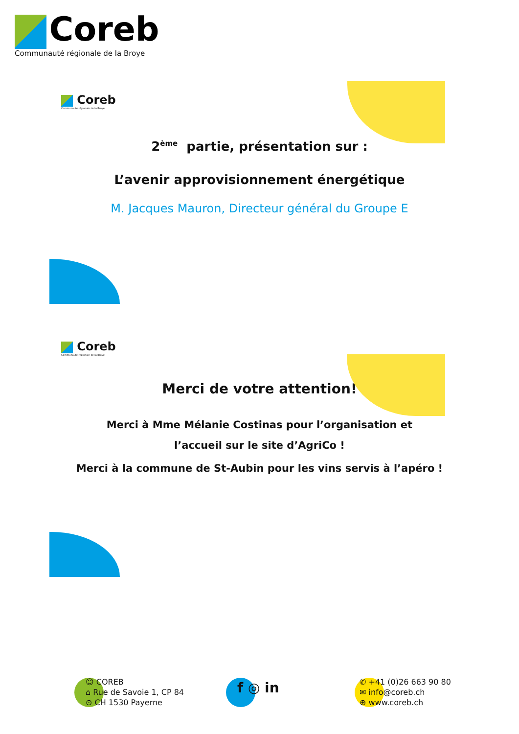Coreb
Communauté régionale de la Broye
Coreb
Communauté régionale de la Broye
2<sup>ème</sup> partie, présentation sur :
L’avenir approvisionnement énergétique
M. Jacques Mauron, Directeur général du Groupe E
Coreb
Communauté régionale de la Broye
Merci de votre attention!
Merci à Mme Mélanie Costinas pour l’organisation et
l’accueil sur le site d’AgriCo !
Merci à la commune de St-Aubin pour les vins servis à l’apéro !
☺ COREB
⌂ Rue de Savoie 1, CP 84
⊙ CH 1530 Payerne
f ◎ in
✆ +41 (0)26 663 90 80
✉ info@coreb.ch
⊕ www.coreb.ch